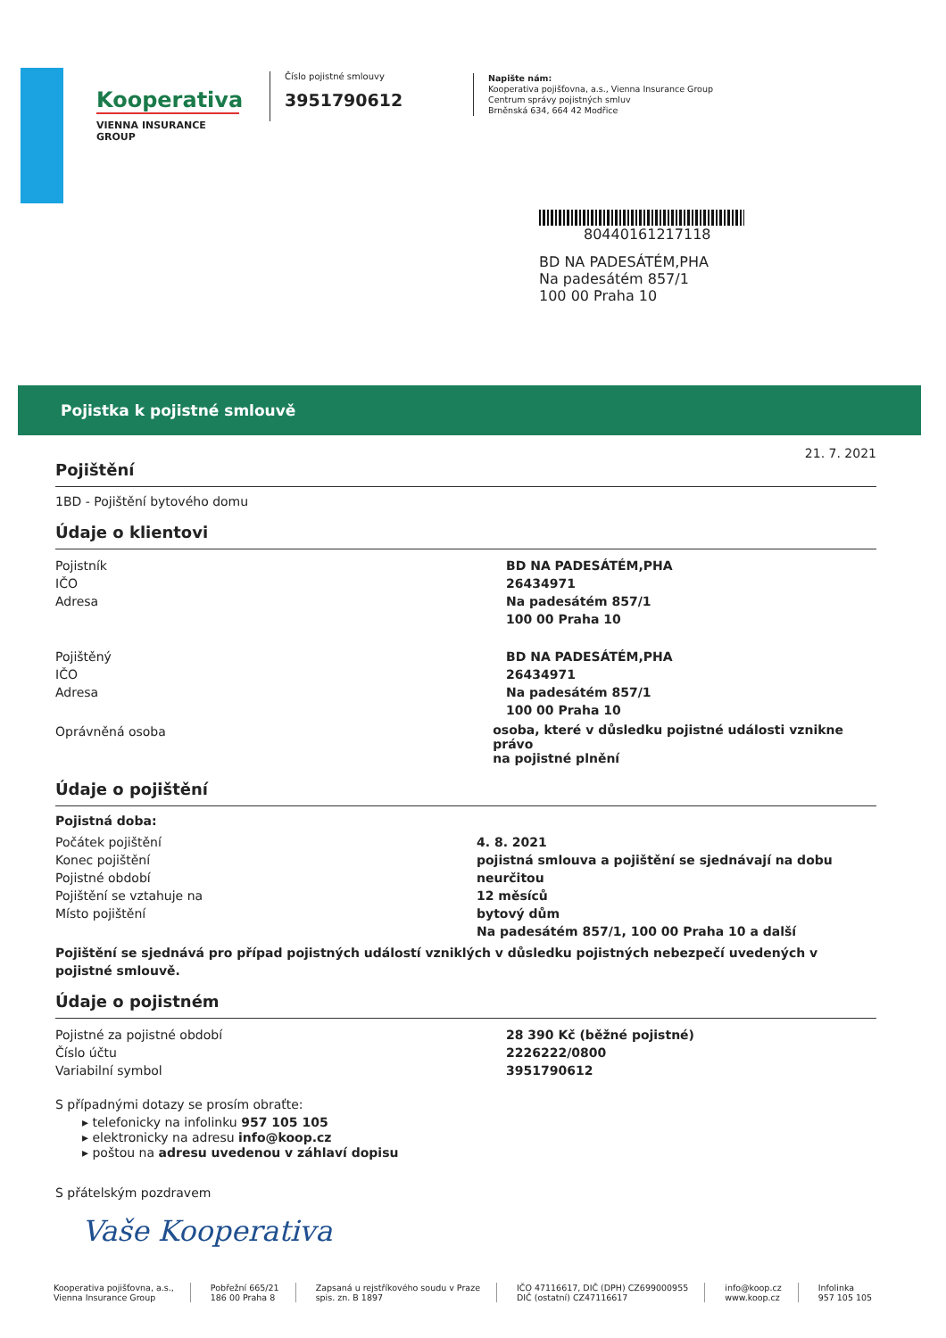Kooperativa
VIENNA INSURANCE GROUP
Číslo pojistné smlouvy
3951790612
Napište nám:
Kooperativa pojišťovna, a.s., Vienna Insurance Group
Centrum správy pojistných smluv
Brněnská 634, 664 42 Modřice
80440161217118
BD NA PADESÁTÉM,PHA
Na padesátém 857/1
100 00 Praha 10
Pojistka k pojistné smlouvě
21. 7. 2021
Pojištění
1BD - Pojištění bytového domu
Údaje o klientovi
Pojistník
IČO
Adresa
BD NA PADESÁTÉM,PHA
26434971
Na padesátém 857/1
100 00 Praha 10
Pojištěný
IČO
Adresa
BD NA PADESÁTÉM,PHA
26434971
Na padesátém 857/1
100 00 Praha 10
Oprávněná osoba
osoba, které v důsledku pojistné události vznikne právo
na pojistné plnění
Údaje o pojištění
Pojistná doba:
Počátek pojištění
Konec pojištění
Pojistné období
Pojištění se vztahuje na
Místo pojištění
4. 8. 2021
pojistná smlouva a pojištění se sjednávají na dobu neurčitou
12 měsíců
bytový dům
Na padesátém 857/1, 100 00 Praha 10 a další
Pojištění se sjednává pro případ pojistných událostí vzniklých v důsledku pojistných nebezpečí uvedených v pojistné smlouvě.
Údaje o pojistném
Pojistné za pojistné období
Číslo účtu
Variabilní symbol
28 390 Kč (běžné pojistné)
2226222/0800
3951790612
S případnými dotazy se prosím obraťte:
▸ telefonicky na infolinku 957 105 105
▸ elektronicky na adresu info@koop.cz
▸ poštou na adresu uvedenou v záhlaví dopisu
S přátelským pozdravem
Vaše Kooperativa
Kooperativa pojišťovna, a.s.,
Vienna Insurance Group
Pobřežní 665/21
186 00 Praha 8
Zapsaná u rejstříkového soudu v Praze
spis. zn. B 1897
IČO 47116617, DIČ (DPH) CZ699000955
DIČ (ostatní) CZ47116617
info@koop.cz
www.koop.cz
Infolinka
957 105 105